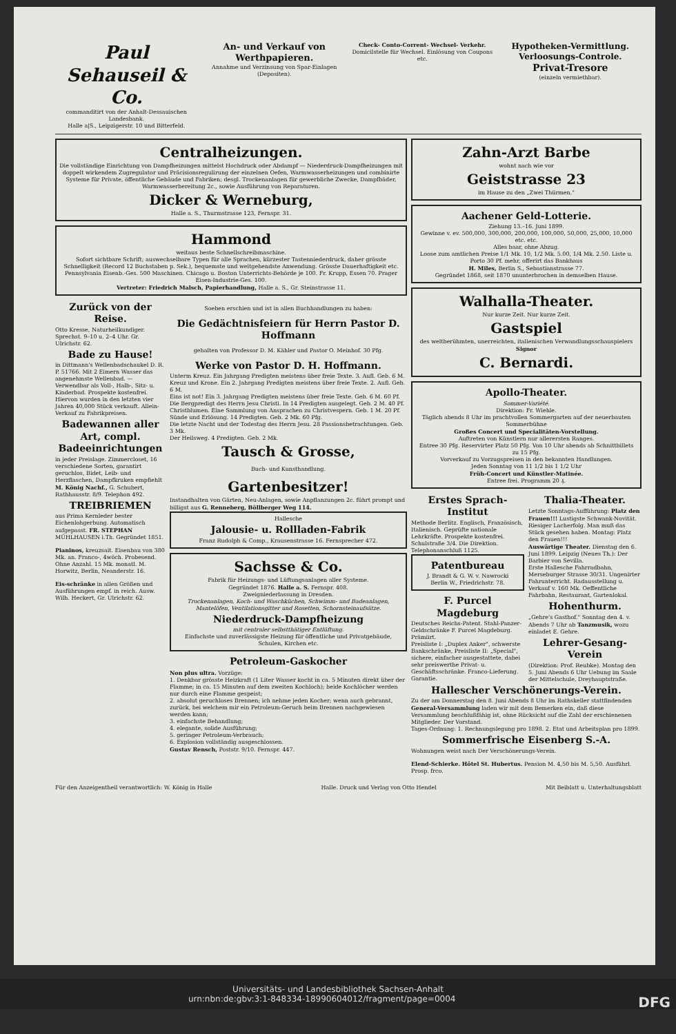Paul Sehauseil & Co.
commanditirt von der Anhalt-Dessauischen Landesbank.
Halle a|S., Leipzigerstr. 10 und Bitterfeld.
An- und Verkauf von Werthpapieren.
Annahme und Verzinsung von Spar-Einlagen (Depositen).
Check- Conto-Corrent- Wechsel- Verkehr.
Domicilstelle für Wechsel. Einlösung von Coupons etc.
Hypotheken-Vermittlung. Verloosungs-Controle.
Privat-Tresore
(einzeln vermiethbar).
Centralheizungen.
Die vollständige Einrichtung von Dampfheizungen mittelst Hochdruck oder Abdampf — Niederdruck-Dampfheizungen mit doppelt wirkendem Zugregulator und Präcisionsregulirung der einzelnen Oefen, Warmwasserheizungen und combinirte Systeme für Private, öffentliche Gebäude und Fabriken; desgl. Trockenanlagen für gewerbliche Zwecke, Dampfbäder, Warmwasserbereitung 2c., sowie Ausführung von Reparaturen.
Dicker & Werneburg,
Halle a. S., Thurmstrasse 123, Fernspr. 31.
Hammond
weitaus beste Schnellschreibmaschine.
Sofort sichtbare Schrift; auswechselbare Typen für alle Sprachen, kürzester Tastenniederdruck, daher grösste Schnelligkeit (Record 12 Buchstaben p. Sek.), bequemste und weitgehendste Anwendung. Grösste Dauerhaftigkeit etc. Pennsylvania Eisenb.-Ges. 500 Maschinen. Chicago u. Boston Unterrichts-Behörde je 100. Fr. Krupp, Essen 70. Prager Eisen-Industrie-Ges. 100.
Vertreter: Friedrich Malsch, Papierhandlung, Halle a. S., Gr. Steinstrasse 11.
Zurück von der Reise.
Otto Kresse, Naturheilkundiger. Sprechst. 9–10 u. 2–4 Uhr. Gr. Ulrichstr. 62.
Bade zu Hause!
in Dittmann's Wellenbadschaukel D. R. P. 51766. Mit 2 Eimern Wasser das angenehmste Wellenbad. — Verwendbar als Voll-, Halb-, Sitz- u. Kinderbad. Prospekte kostenfrei. Hiervon wurden in den letzten vier Jahren 40,000 Stück verkauft. Allein-Verkauf zu Fabrikpreisen.
Badewannen aller Art, compl. Badeeinrichtungen
in jeder Preislage. Zimmercloset, 16 verschiedene Sorten, garantirt geruchlos, Bidet, Leib- und Herzflaschen, Dampfkruken empfiehlt M. König Nachf., G. Schubert, Rathhausstr. 8/9. Telephon 492.
TREIBRIEMEN
aus Prima Kernleder bester Eichenlohgerbung. Automatisch aufgepasst. FR. STEPHAN MÜHLHAUSEN i.Th. Gegründet 1851.
Pianinos, kreuzsait. Eisenbau von 380 Mk. an. Franco-, 4wöch. Probesend. Ohne Anzahl. 15 Mk. monatl. M. Horwitz, Berlin, Neanderstr. 16.
Eis-schränke in allen Größen und Ausführungen empf. in reich. Ausw. Wilh. Heckert, Gr. Ulrichstr. 62.
Soeben erschien und ist in allen Buchhandlungen zu haben:
Die Gedächtnisfeiern für Herrn Pastor D. Hoffmann
gehalten von Professor D. M. Kähler und Pastor O. Meinhof. 30 Pfg.
Werke von Pastor D. H. Hoffmann.
Unterm Kreuz. Ein Jahrgang Predigten meistens über freie Texte. 3. Aufl. Geb. 6 M.
Kreuz und Krone. Ein 2. Jahrgang Predigten meistens über freie Texte. 2. Aufl. Geb. 6 M.
Eins ist not! Ein 3. Jahrgang Predigten meistens über freie Texte. Geb. 6 M. 60 Pf.
Die Bergpredigt des Herrn Jesu Christi. In 14 Predigten ausgelegt. Geb. 2 M. 40 Pf.
Christblumen. Eine Sammlung von Ansprachen zu Christvespern. Geb. 1 M. 20 Pf.
Sünde und Erlösung. 14 Predigten. Geb. 2 Mk. 60 Pfg.
Die letzte Nacht und der Todestag des Herrn Jesu. 28 Passionsbetrachtungen. Geb. 3 Mk.
Der Heilsweg. 4 Predigten. Geb. 2 Mk.
Tausch & Grosse,
Buch- und Kunsthandlung.
Gartenbesitzer!
Instandhalten von Gärten, Neu-Anlagen, sowie Anpflanzungen 2c. führt prompt und billigst aus G. Renneberg, Böllberger Weg 114.
Hallesche
Jalousie- u. Rollladen-Fabrik
Franz Rudolph & Comp., Krausenstrasse 16. Fernsprecher 472.
Sachsse & Co.
Fabrik für Heizungs- und Lüftungsanlagen aller Systeme.
Gegründet 1876. Halle a. S. Fernspr. 408.
Zweigniederlassung in Dresden.
Trockenanlagen, Koch- und Waschküchen, Schwimm- und Badeanlagen, Mantelöfen, Ventilationsgitter und Rosetten, Schornsteinaufsätze.
Niederdruck-Dampfheizung
mit centraler selbstthätiger Entlüftung.
Einfachste und zuverlässigste Heizung für öffentliche und Privatgebäude, Schulen, Kirchen etc.
Petroleum-Gaskocher
Non plus ultra. Vorzüge:
1. Denkbar grösste Heizkraft (1 Liter Wasser kocht in ca. 5 Minuten direkt über der Flamme; in ca. 15 Minuten auf dem zweiten Kochloch); beide Kochlöcher werden nur durch eine Flamme gespeist;
2. absolut geruchloses Brennen; ich nehme jeden Kocher; wenn auch gebrannt, zurück, bei welchem mir ein Petroleum-Geruch beim Brennen nachgewiesen werden kann;
3. einfachste Behandlung;
4. elegante, solide Ausführung;
5. geringer Petroleum-Verbrauch;
6. Explosion vollständig ausgeschlossen.
Gustav Rensch, Poststr. 9/10. Fernspr. 447.
Zahn-Arzt Barbe
wohnt nach wie vor
Geiststrasse 23
im Hause zu den „Zwei Thürmen."
Aachener Geld-Lotterie.
Ziehung 13.–16. Juni 1899.
Gewinne v. ev. 500,000, 300,000, 200,000, 100,000, 50,000, 25,000, 10,000 etc. etc.
Alles baar, ohne Abzug.
Loose zum amtlichen Preise 1/1 Mk. 10, 1/2 Mk. 5.00, 1/4 Mk. 2.50. Liste u. Porto 30 Pf. mehr, offerirt das Bankhaus
H. Miles, Berlin S., Sebastianstrasse 77.
Gegründet 1868, seit 1870 ununterbrochen in demselben Hause.
Walhalla-Theater.
Nur kurze Zeit. Nur kurze Zeit.
Gastspiel
des weltberühmten, unerreichten, italienischen Verwandlungsschauspielers Signor
C. Bernardi.
Apollo-Theater.
Sommer-Variété.
Direktion: Fr. Wiehle.
Täglich abends 8 Uhr im prachtvollen Sommergarten auf der neuerbauten Sommerbühne
Großes Concert und Specialitäten-Vorstellung.
Auftreten von Künstlern nur allerersten Ranges.
Entree 30 Pfg. Reservirter Platz 50 Pfg. Von 10 Uhr abends ab Schnittbillets zu 15 Pfg.
Vorverkauf zu Vorzugspreisen in den bekannten Handlungen.
Jeden Sonntag von 11 1/2 bis 1 1/2 Uhr
Früh-Concert und Künstler-Matinée.
Entree frei. Programm 20 ₰.
Erstes Sprach-Institut
Methode Berlitz. Englisch, Französisch, Italienisch. Geprüfte nationale Lehrkräfte. Prospekte kostenfrei. Schulstraße 3/4. Die Direktion. Telephonanschluß 1125.
Patentbureau
J. Brandt & G. W. v. Nawrocki
Berlin W., Friedrichstr. 78.
F. Purcel Magdeburg
Deutsches Reichs-Patent. Stahl-Panzer-Geldschränke F. Purcel Magdeburg. Prämiirt.
Preisliste I: „Duplex Anker", schwerste Bankschränke, Preisliste II: „Special", sichere, einfacher ausgestattete, dabei sehr preiswerthe Privat- u. Geschäftsschränke. Franco-Lieferung. Garantie.
Thalia-Theater.
Letzte Sonntags-Aufführung: Platz den Frauen!!! Lustigste Schwank-Novität. Riesiger Lacherfolg. Man muß das Stück gesehen haben. Montag: Platz den Frauen!!!
Auswärtige Theater. Dienstag den 6. Juni 1899. Leipzig (Neues Th.): Der Barbier von Sevilla.
Erste Hallesche Fahrradbahn, Merseburger Strasse 30/31. Ungenirter Fahrunterricht. Radausstellung u. Verkauf v. 160 Mk. Oeffentliche Fahrbahn, Restaurant, Gartenlokal.
Hohenthurm.
„Gehre's Gasthof." Sonntag den 4. v. Abends 7 Uhr ab Tanzmusik, wozu einladet E. Gehre.
Lehrer-Gesang-Verein
(Direktion: Prof. Reubke). Montag den 5. Juni Abends 6 Uhr Uebung im Saale der Mittelschule, Dreyhauptstraße.
Hallescher Verschönerungs-Verein.
Zu der am Donnerstag den 8. Juni Abends 8 Uhr im Rathskeller stattfindenden General-Versammlung laden wir mit dem Bemerken ein, daß diese Versammlung beschlußfähig ist, ohne Rücksicht auf die Zahl der erschienenen Mitglieder. Der Vorstand.
Tages-Ordnung: 1. Rechnungslegung pro 1898. 2. Etat und Arbeitsplan pro 1899.
Sommerfrische Eisenberg S.-A.
Wohnungen weist nach Der Verschönerungs-Verein.
Elend-Schierke. Hôtel St. Hubertus. Pension M. 4,50 bis M. 5,50. Ausführl. Prosp. frco.
Für den Anzeigentheil verantwortlich: W. König in Halle Halle. Druck und Verlag von Otto Hendel Mit Beiblatt u. Unterhaltungsblatt
Universitäts- und Landesbibliothek Sachsen-Anhalt
urn:nbn:de:gbv:3:1-848334-18990604012/fragment/page=0004 DFG